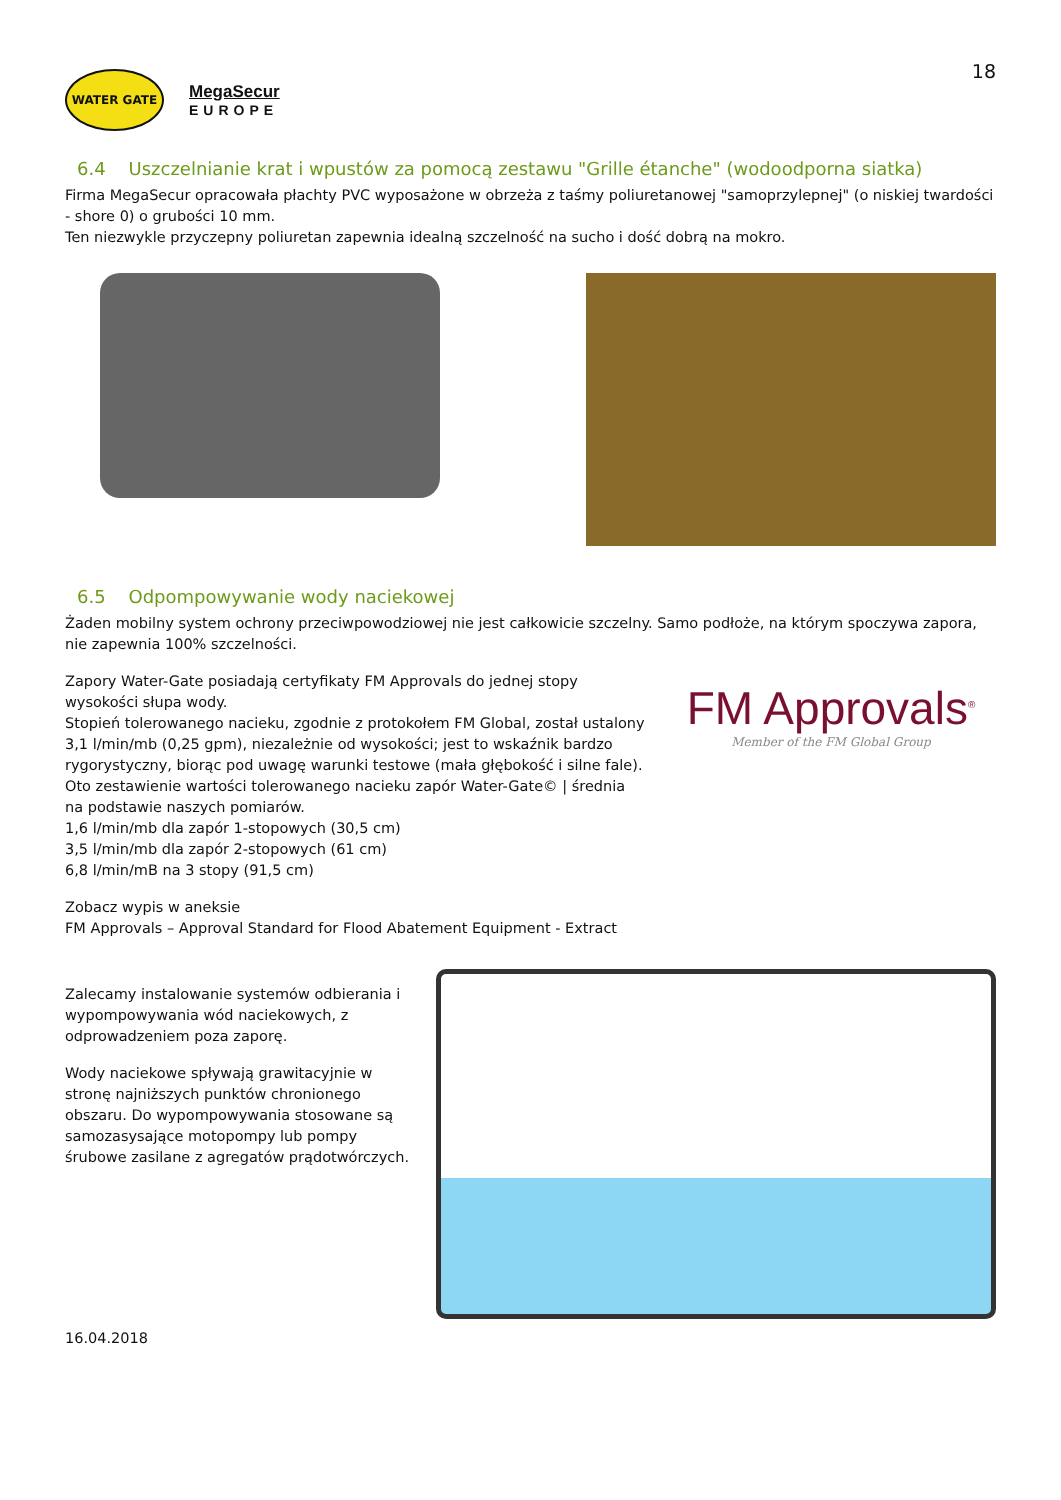WATER GATE
MegaSecur
EUROPE
18
6.4 Uszczelnianie krat i wpustów za pomocą zestawu "Grille étanche" (wodoodporna siatka)
Firma MegaSecur opracowała płachty PVC wyposażone w obrzeża z taśmy poliuretanowej "samoprzylepnej" (o niskiej twardości - shore 0) o grubości 10 mm.
Ten niezwykle przyczepny poliuretan zapewnia idealną szczelność na sucho i dość dobrą na mokro.
6.5 Odpompowywanie wody naciekowej
Żaden mobilny system ochrony przeciwpowodziowej nie jest całkowicie szczelny. Samo podłoże, na którym spoczywa zapora, nie zapewnia 100% szczelności.
Zapory Water-Gate posiadają certyfikaty FM Approvals do jednej stopy wysokości słupa wody.
Stopień tolerowanego nacieku, zgodnie z protokołem FM Global, został ustalony 3,1 l/min/mb (0,25 gpm), niezależnie od wysokości; jest to wskaźnik bardzo rygorystyczny, biorąc pod uwagę warunki testowe (mała głębokość i silne fale).
Oto zestawienie wartości tolerowanego nacieku zapór Water-Gate© | średnia na podstawie naszych pomiarów.
1,6 l/min/mb dla zapór 1-stopowych (30,5 cm)
3,5 l/min/mb dla zapór 2-stopowych (61 cm)
6,8 l/min/mB na 3 stopy (91,5 cm)
FM Approvals<sup>®</sup>
Member of the FM Global Group
Zobacz wypis w aneksie
FM Approvals – Approval Standard for Flood Abatement Equipment - Extract
Zalecamy instalowanie systemów odbierania i wypompowywania wód naciekowych, z odprowadzeniem poza zaporę.
Wody naciekowe spływają grawitacyjnie w stronę najniższych punktów chronionego obszaru. Do wypompowywania stosowane są samozasysające motopompy lub pompy śrubowe zasilane z agregatów prądotwórczych.
16.04.2018